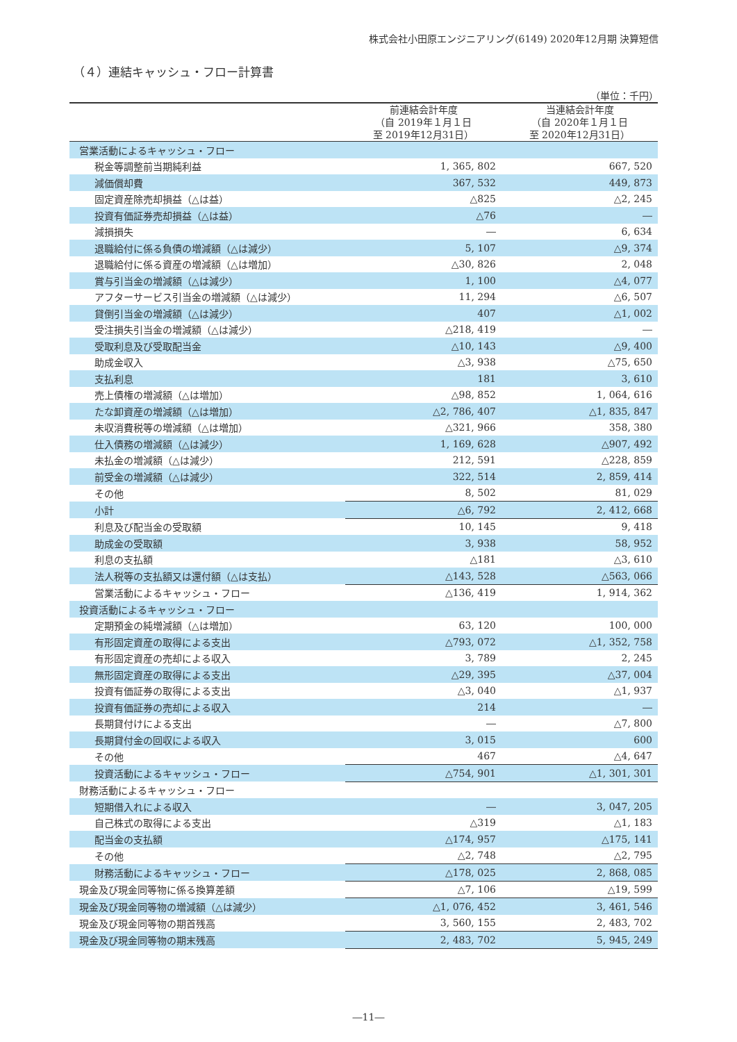株式会社小田原エンジニアリング(6149) 2020年12月期 決算短信
（４）連結キャッシュ・フロー計算書
（単位：千円）
| | 前連結会計年度 （自 2019年１月１日 至 2019年12月31日） | 当連結会計年度 （自 2020年１月１日 至 2020年12月31日） |
| --- | --- | --- |
| 営業活動によるキャッシュ・フロー | | |
| 税金等調整前当期純利益 | 1, 365, 802 | 667, 520 |
| 減価償却費 | 367, 532 | 449, 873 |
| 固定資産除売却損益（△は益） | △825 | △2, 245 |
| 投資有価証券売却損益（△は益） | △76 | ― |
| 減損損失 | ― | 6, 634 |
| 退職給付に係る負債の増減額（△は減少） | 5, 107 | △9, 374 |
| 退職給付に係る資産の増減額（△は増加） | △30, 826 | 2, 048 |
| 賞与引当金の増減額（△は減少） | 1, 100 | △4, 077 |
| アフターサービス引当金の増減額（△は減少） | 11, 294 | △6, 507 |
| 貸倒引当金の増減額（△は減少） | 407 | △1, 002 |
| 受注損失引当金の増減額（△は減少） | △218, 419 | ― |
| 受取利息及び受取配当金 | △10, 143 | △9, 400 |
| 助成金収入 | △3, 938 | △75, 650 |
| 支払利息 | 181 | 3, 610 |
| 売上債権の増減額（△は増加） | △98, 852 | 1, 064, 616 |
| たな卸資産の増減額（△は増加） | △2, 786, 407 | △1, 835, 847 |
| 未収消費税等の増減額（△は増加） | △321, 966 | 358, 380 |
| 仕入債務の増減額（△は減少） | 1, 169, 628 | △907, 492 |
| 未払金の増減額（△は減少） | 212, 591 | △228, 859 |
| 前受金の増減額（△は減少） | 322, 514 | 2, 859, 414 |
| その他 | 8, 502 | 81, 029 |
| 小計 | △6, 792 | 2, 412, 668 |
| 利息及び配当金の受取額 | 10, 145 | 9, 418 |
| 助成金の受取額 | 3, 938 | 58, 952 |
| 利息の支払額 | △181 | △3, 610 |
| 法人税等の支払額又は還付額（△は支払） | △143, 528 | △563, 066 |
| 営業活動によるキャッシュ・フロー | △136, 419 | 1, 914, 362 |
| 投資活動によるキャッシュ・フロー | | |
| 定期預金の純増減額（△は増加） | 63, 120 | 100, 000 |
| 有形固定資産の取得による支出 | △793, 072 | △1, 352, 758 |
| 有形固定資産の売却による収入 | 3, 789 | 2, 245 |
| 無形固定資産の取得による支出 | △29, 395 | △37, 004 |
| 投資有価証券の取得による支出 | △3, 040 | △1, 937 |
| 投資有価証券の売却による収入 | 214 | ― |
| 長期貸付けによる支出 | ― | △7, 800 |
| 長期貸付金の回収による収入 | 3, 015 | 600 |
| その他 | 467 | △4, 647 |
| 投資活動によるキャッシュ・フロー | △754, 901 | △1, 301, 301 |
| 財務活動によるキャッシュ・フロー | | |
| 短期借入れによる収入 | ― | 3, 047, 205 |
| 自己株式の取得による支出 | △319 | △1, 183 |
| 配当金の支払額 | △174, 957 | △175, 141 |
| その他 | △2, 748 | △2, 795 |
| 財務活動によるキャッシュ・フロー | △178, 025 | 2, 868, 085 |
| 現金及び現金同等物に係る換算差額 | △7, 106 | △19, 599 |
| 現金及び現金同等物の増減額（△は減少） | △1, 076, 452 | 3, 461, 546 |
| 現金及び現金同等物の期首残高 | 3, 560, 155 | 2, 483, 702 |
| 現金及び現金同等物の期末残高 | 2, 483, 702 | 5, 945, 249 |
―11―